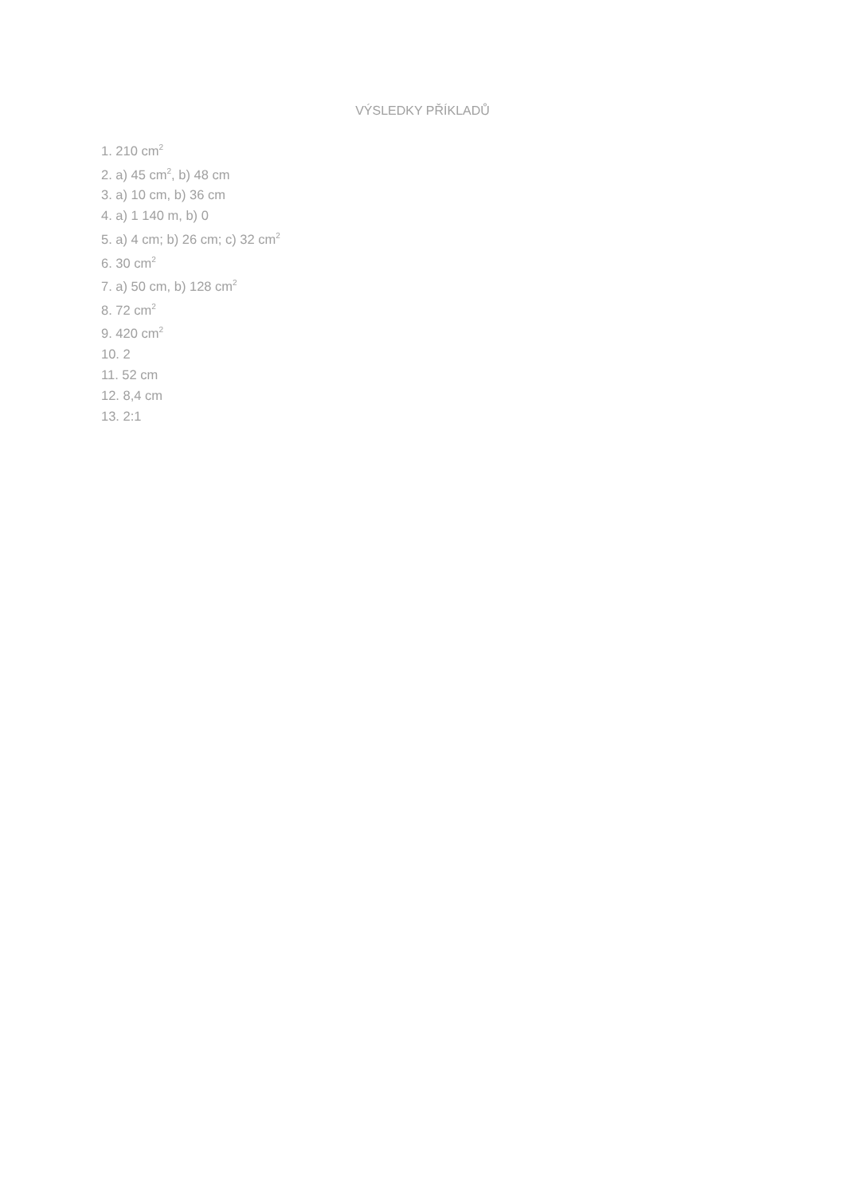VÝSLEDKY PŘÍKLADŮ
1. 210 cm<sup>2</sup>
2. a) 45 cm<sup>2</sup>, b) 48 cm
3. a) 10 cm, b) 36 cm
4. a) 1 140 m, b) 0
5. a) 4 cm; b) 26 cm; c) 32 cm<sup>2</sup>
6. 30 cm<sup>2</sup>
7. a) 50 cm, b) 128 cm<sup>2</sup>
8. 72 cm<sup>2</sup>
9. 420 cm<sup>2</sup>
10. 2
11. 52 cm
12. 8,4 cm
13. 2:1